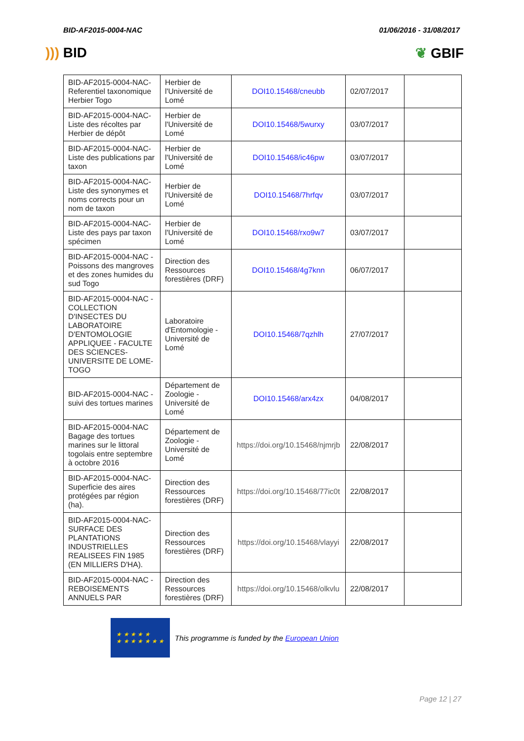BID-AF2015-0004-NAC 01/06/2016 - 31/08/2017
))) BID ❦ GBIF
| BID-AF2015-0004-NAC-Referentiel taxonomique Herbier Togo | Herbier de l'Université de Lomé | DOI10.15468/cneubb | 02/07/2017 | |
| BID-AF2015-0004-NAC-Liste des récoltes par Herbier de dépôt | Herbier de l'Université de Lomé | DOI10.15468/5wurxy | 03/07/2017 | |
| BID-AF2015-0004-NAC-Liste des publications par taxon | Herbier de l'Université de Lomé | DOI10.15468/ic46pw | 03/07/2017 | |
| BID-AF2015-0004-NAC-Liste des synonymes et noms corrects pour un nom de taxon | Herbier de l'Université de Lomé | DOI10.15468/7hrfqv | 03/07/2017 | |
| BID-AF2015-0004-NAC-Liste des pays par taxon spécimen | Herbier de l'Université de Lomé | DOI10.15468/rxo9w7 | 03/07/2017 | |
| BID-AF2015-0004-NAC - Poissons des mangroves et des zones humides du sud Togo | Direction des Ressources forestières (DRF) | DOI10.15468/4g7knn | 06/07/2017 | |
| BID-AF2015-0004-NAC - COLLECTION D'INSECTES DU LABORATOIRE D'ENTOMOLOGIE APPLIQUEE - FACULTE DES SCIENCES-UNIVERSITE DE LOME-TOGO | Laboratoire d'Entomologie - Université de Lomé | DOI10.15468/7qzhlh | 27/07/2017 | |
| BID-AF2015-0004-NAC - suivi des tortues marines | Département de Zoologie - Université de Lomé | DOI10.15468/arx4zx | 04/08/2017 | |
| BID-AF2015-0004-NAC Bagage des tortues marines sur le littoral togolais entre septembre à octobre 2016 | Département de Zoologie - Université de Lomé | https://doi.org/10.15468/njmrjb | 22/08/2017 | |
| BID-AF2015-0004-NAC-Superficie des aires protégées par région (ha). | Direction des Ressources forestières (DRF) | https://doi.org/10.15468/77ic0t | 22/08/2017 | |
| BID-AF2015-0004-NAC-SURFACE DES PLANTATIONS INDUSTRIELLES REALISEES FIN 1985 (EN MILLIERS D'HA). | Direction des Ressources forestières (DRF) | https://doi.org/10.15468/vlayyi | 22/08/2017 | |
| BID-AF2015-0004-NAC - REBOISEMENTS ANNUELS PAR | Direction des Ressources forestières (DRF) | https://doi.org/10.15468/olkvlu | 22/08/2017 | |
★ ★ ★ ★ ★
★ ★ ★ ★ ★ ★ ★
This programme is funded by the European Union
Page 12 | 27